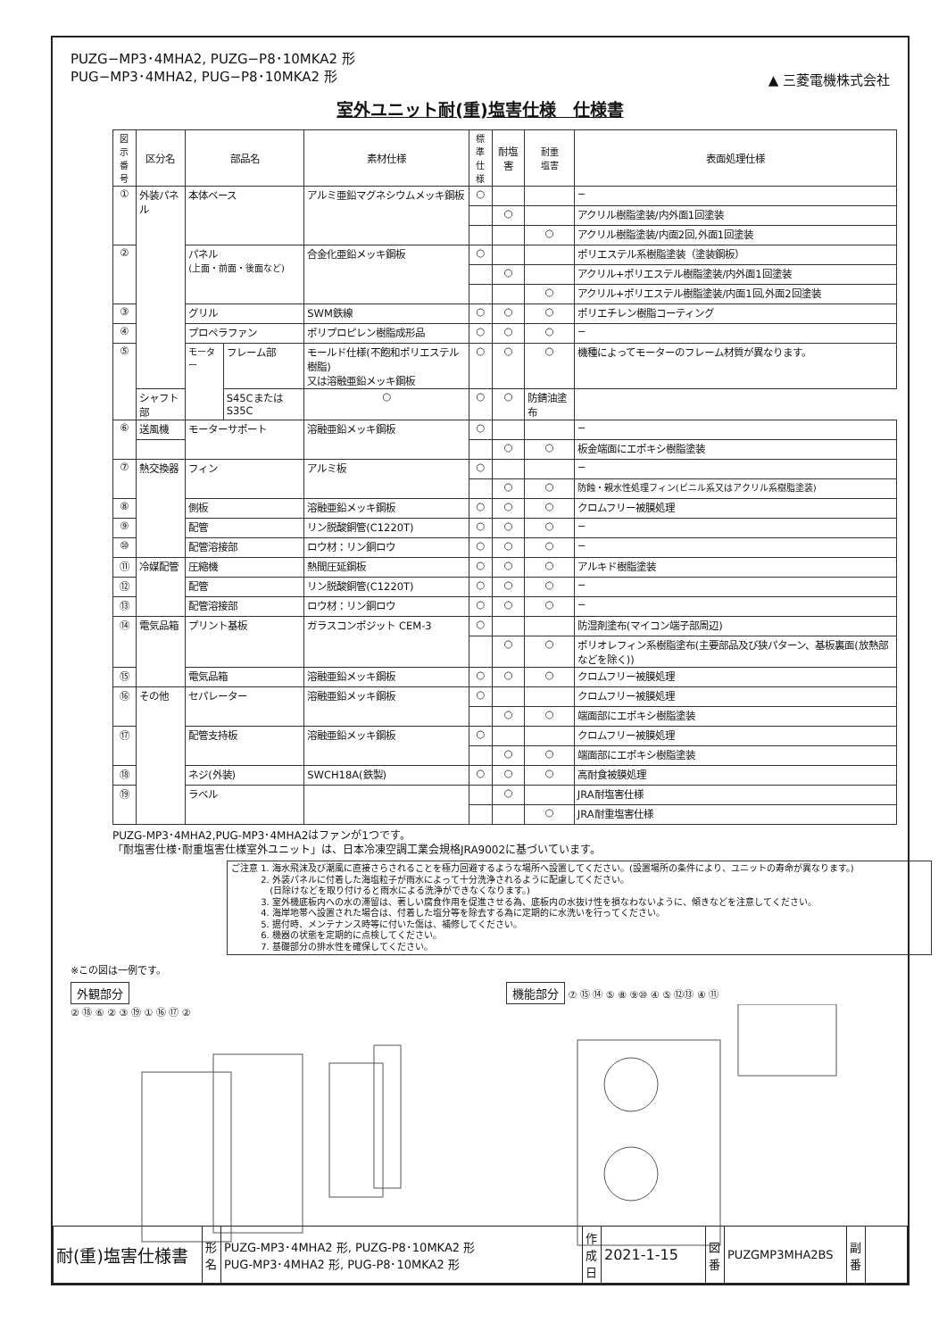PUZG−MP3･4MHA2, PUZG−P8･10MKA2 形
PUG−MP3･4MHA2, PUG−P8･10MKA2 形
▲ 三菱電機株式会社
室外ユニット耐(重)塩害仕様　仕様書
| 図示 番号 | 区分名 | 部品名 | | 素材仕様 | 標準 仕様 | 耐塩害 | 耐重 塩害 | 表面処理仕様 |
| --- | --- | --- | --- | --- | --- | --- | --- | --- |
| ① | 外装パネル | 本体ベース | | アルミ亜鉛マグネシウムメッキ鋼板 | ○ | | | − |
| | | | | | | ○ | | アクリル樹脂塗装/内外面1回塗装 |
| | | | | | | | ○ | アクリル樹脂塗装/内面2回,外面1回塗装 |
| ② | | パネル (上面・前面・後面など) | | 合金化亜鉛メッキ鋼板 | ○ | | | ポリエステル系樹脂塗装（塗装鋼板） |
| | | | | | | ○ | | アクリル+ポリエステル樹脂塗装/内外面1回塗装 |
| | | | | | | | ○ | アクリル+ポリエステル樹脂塗装/内面1回,外面2回塗装 |
| ③ | | グリル | | SWM鉄線 | ○ | ○ | ○ | ポリエチレン樹脂コーティング |
| ④ | | プロペラファン | | ポリプロピレン樹脂成形品 | ○ | ○ | ○ | − |
| ⑤ | | モーター | フレーム部 | モールド仕様(不飽和ポリエステル樹脂) 又は溶融亜鉛メッキ鋼板 | ○ | ○ | ○ | 機種によってモーターのフレーム材質が異なります。 |
| | シャフト部 | | S45CまたはS35C | ○ | ○ | ○ | 防錆油塗布 | |
| ⑥ | 送風機 | モーターサポート | | 溶融亜鉛メッキ鋼板 | ○ | | | − |
| | | | | | | ○ | ○ | 板金端面にエポキシ樹脂塗装 |
| ⑦ | 熱交換器 | フィン | | アルミ板 | ○ | | | − |
| | | | | | | ○ | ○ | 防蝕・親水性処理フィン(ビニル系又はアクリル系樹脂塗装) |
| ⑧ | | 側板 | | 溶融亜鉛メッキ鋼板 | ○ | ○ | ○ | クロムフリー被膜処理 |
| ⑨ | | 配管 | | リン脱酸銅管(C1220T) | ○ | ○ | ○ | − |
| ⑩ | | 配管溶接部 | | ロウ材：リン銅ロウ | ○ | ○ | ○ | − |
| ⑪ | 冷媒配管 | 圧縮機 | | 熱間圧延鋼板 | ○ | ○ | ○ | アルキド樹脂塗装 |
| ⑫ | | 配管 | | リン脱酸銅管(C1220T) | ○ | ○ | ○ | − |
| ⑬ | | 配管溶接部 | | ロウ材：リン銅ロウ | ○ | ○ | ○ | − |
| ⑭ | 電気品箱 | プリント基板 | | ガラスコンポジット CEM-3 | ○ | | | 防湿剤塗布(マイコン端子部周辺) |
| | | | | | | ○ | ○ | ポリオレフィン系樹脂塗布(主要部品及び狭パターン、基板裏面(放熱部などを除く)) |
| ⑮ | | 電気品箱 | | 溶融亜鉛メッキ鋼板 | ○ | ○ | ○ | クロムフリー被膜処理 |
| ⑯ | その他 | セパレーター | | 溶融亜鉛メッキ鋼板 | ○ | | | クロムフリー被膜処理 |
| | | | | | | ○ | ○ | 端面部にエポキシ樹脂塗装 |
| ⑰ | | 配管支持板 | | 溶融亜鉛メッキ鋼板 | ○ | | | クロムフリー被膜処理 |
| | | | | | | ○ | ○ | 端面部にエポキシ樹脂塗装 |
| ⑱ | | ネジ(外装) | | SWCH18A(鉄製) | ○ | ○ | ○ | 高耐食被膜処理 |
| ⑲ | | ラベル | | | | ○ | | JRA耐塩害仕様 |
| | | | | | | | ○ | JRA耐重塩害仕様 |
PUZG-MP3･4MHA2,PUG-MP3･4MHA2はファンが1つです。
「耐塩害仕様･耐重塩害仕様室外ユニット」は、日本冷凍空調工業会規格JRA9002に基づいています。
ご注意 1. 海水飛沫及び潮風に直接さらされることを極力回避するような場所へ設置してください。(設置場所の条件により、ユニットの寿命が異なります。)
　　　 2. 外装パネルに付着した海塩粒子が雨水によって十分洗浄されるように配慮してください。
　　　 　(日除けなどを取り付けると雨水による洗浄ができなくなります。)
　　　 3. 室外機底板内への水の滞留は、著しい腐食作用を促進させる為、底板内の水抜け性を損なわないように、傾きなどを注意してください。
　　　 4. 海岸地帯へ設置された場合は、付着した塩分等を除去する為に定期的に水洗いを行ってください。
　　　 5. 据付時、メンテナンス時等に付いた傷は、補修してください。
　　　 6. 機器の状態を定期的に点検してください。
　　　 7. 基礎部分の排水性を確保してください。
※この図は一例です。
外観部分
② ⑱ ⑥ ② ③ ⑲ ① ⑯ ⑰ ②
機能部分 ⑦ ⑮ ⑭ ⑤ ⑧ ⑨⑩ ④ ⑤ ⑫⑬ ④ ⑪
| 耐(重)塩害仕様書 | 形 名 | PUZG-MP3･4MHA2 形, PUZG-P8･10MKA2 形 PUG-MP3･4MHA2 形, PUG-P8･10MKA2 形 | 作 成 日 | 2021-1-15 | 図 番 | PUZGMP3MHA2BS | 副 番 | |